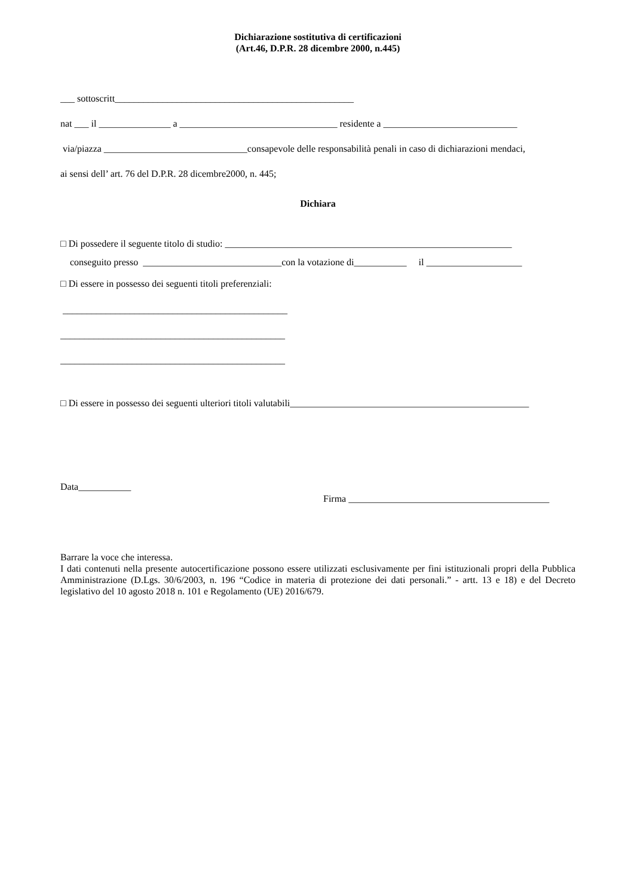Dichiarazione sostitutiva di certificazioni
(Art.46, D.P.R. 28 dicembre 2000, n.445)
___ sottoscritt__________________________________________________
nat ___ il _______________ a _________________________________ residente a ____________________________
via/piazza ______________________________consapevole delle responsabilità penali in caso di dichiarazioni mendaci,
ai sensi dell’ art. 76 del D.P.R. 28 dicembre2000, n. 445;
Dichiara
□ Di possedere il seguente titolo di studio: ____________________________________________________________
conseguito presso _____________________________con la votazione di___________ il ____________________
□ Di essere in possesso dei seguenti titoli preferenziali:
_______________________________________________
_______________________________________________
_______________________________________________
□ Di essere in possesso dei seguenti ulteriori titoli valutabili__________________________________________________
Data___________
Firma __________________________________________
Barrare la voce che interessa.
I dati contenuti nella presente autocertificazione possono essere utilizzati esclusivamente per fini istituzionali propri della Pubblica Amministrazione (D.Lgs. 30/6/2003, n. 196 “Codice in materia di protezione dei dati personali.” - artt. 13 e 18) e del Decreto legislativo del 10 agosto 2018 n. 101 e Regolamento (UE) 2016/679.